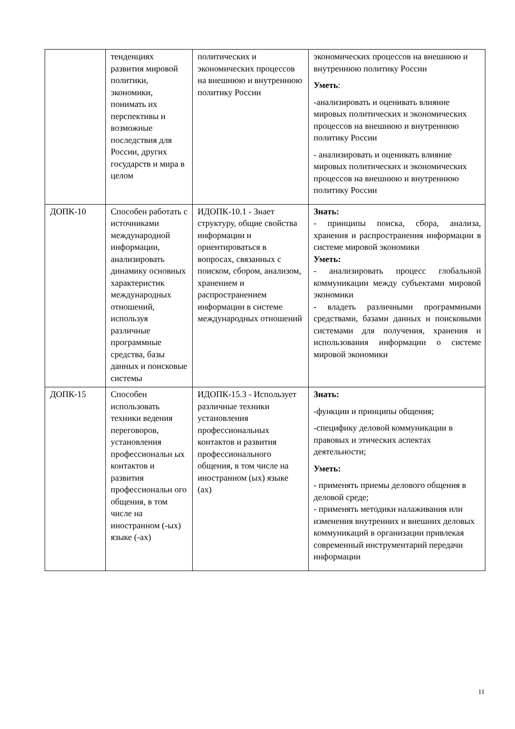| | тенденциях развития мировой политики, экономики, понимать их перспективы и возможные последствия для России, других государств и мира в целом | политических и экономических процессов на внешнюю и внутреннюю политику России | экономических процессов на внешнюю и внутреннюю политику России Уметь : -анализировать и оценивать влияние мировых политических и экономических процессов на внешнюю и внутреннюю политику России - анализировать и оценивать влияние мировых политических и экономических процессов на внешнюю и внутреннюю политику России |
| ДОПК-10 | Способен работать с источниками международной информации, анализировать динамику основных характеристик международных отношений, используя различные программные средства, базы данных и поисковые системы | ИДОПК-10.1 - Знает структуру, общие свойства информации и ориентироваться в вопросах, связанных с поиском, сбором, анализом, хранением и распространением информации в системе международных отношений | Знать: - принципы поиска, сбора, анализа, хранения и распространения информации в системе мировой экономики Уметь: - анализировать процесс глобальной коммуникации между субъектами мировой экономики - владеть различными программными средствами, базами данных и поисковыми системами для получения, хранения и использования информации о системе мировой экономики |
| ДОПК-15 | Способен использовать техники ведения переговоров, установления профессиональн ых контактов и развития профессиональн ого общения, в том числе на иностранном (-ых) языке (-ах) | ИДОПК-15.3 - Использует различные техники установления профессиональных контактов и развития профессионального общения, в том числе на иностранном (ых) языке (ах) | Знать: -функции и принципы общения; -специфику деловой коммуникации в правовых и этических аспектах деятельности; Уметь: - применять приемы делового общения в деловой среде; - применять методики налаживания или изменения внутренних и внешних деловых коммуникаций в организации привлекая современный инструментарий передачи информации |
11